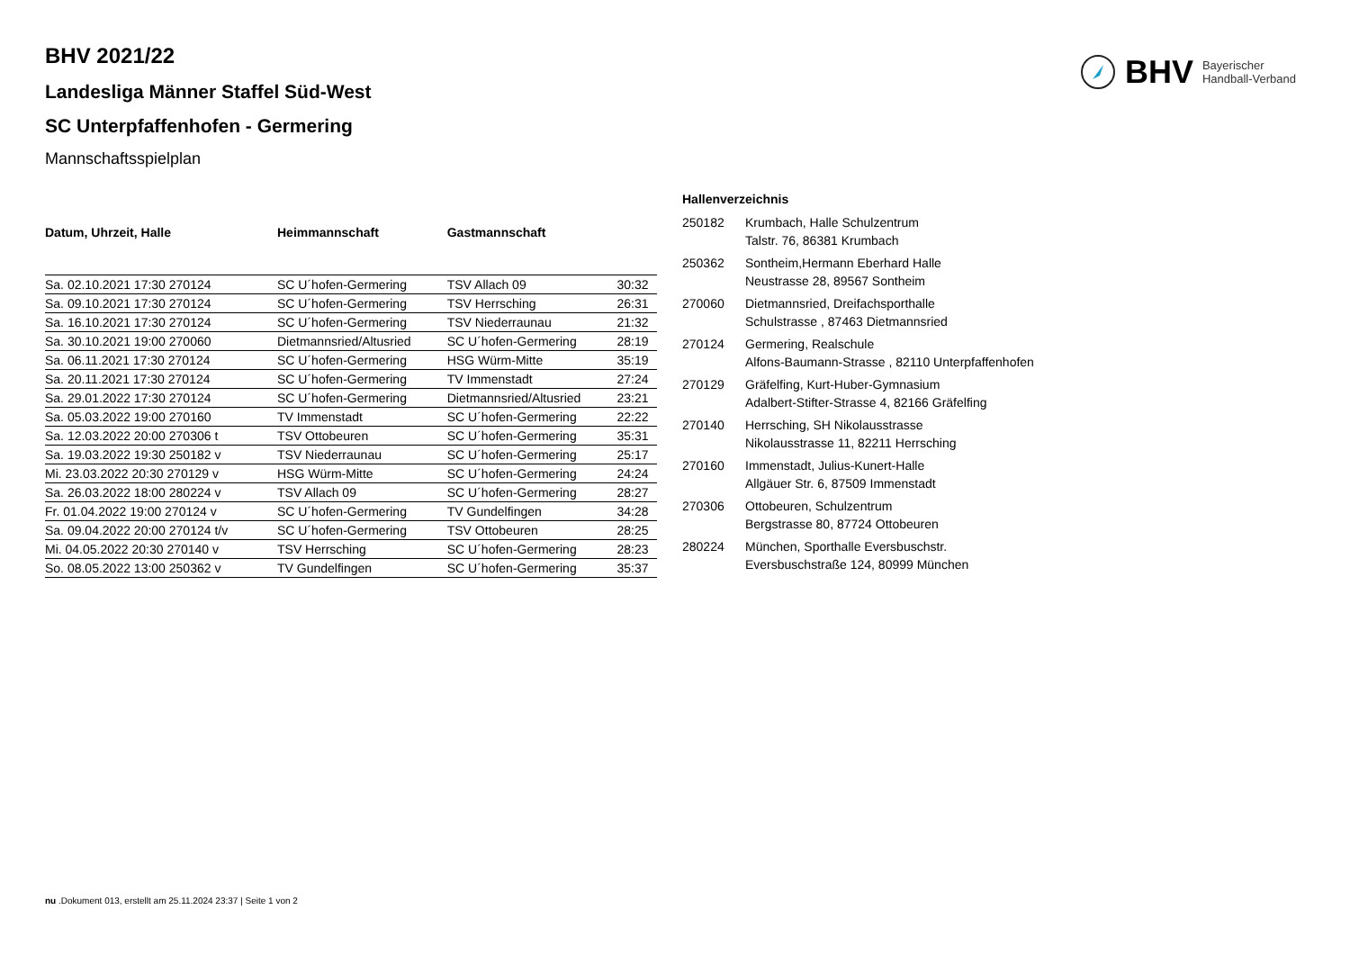BHV Bayerischer
Handball-Verband
BHV 2021/22
Landesliga Männer Staffel Süd-West
SC Unterpfaffenhofen - Germering
Mannschaftsspielplan
| Datum, Uhrzeit, Halle | Heimmannschaft | Gastmannschaft | |
| --- | --- | --- | --- |
| Sa. 02.10.2021 17:30 270124 | SC U´hofen-Germering | TSV Allach 09 | 30:32 |
| Sa. 09.10.2021 17:30 270124 | SC U´hofen-Germering | TSV Herrsching | 26:31 |
| Sa. 16.10.2021 17:30 270124 | SC U´hofen-Germering | TSV Niederraunau | 21:32 |
| Sa. 30.10.2021 19:00 270060 | Dietmannsried/Altusried | SC U´hofen-Germering | 28:19 |
| Sa. 06.11.2021 17:30 270124 | SC U´hofen-Germering | HSG Würm-Mitte | 35:19 |
| Sa. 20.11.2021 17:30 270124 | SC U´hofen-Germering | TV Immenstadt | 27:24 |
| Sa. 29.01.2022 17:30 270124 | SC U´hofen-Germering | Dietmannsried/Altusried | 23:21 |
| Sa. 05.03.2022 19:00 270160 | TV Immenstadt | SC U´hofen-Germering | 22:22 |
| Sa. 12.03.2022 20:00 270306 t | TSV Ottobeuren | SC U´hofen-Germering | 35:31 |
| Sa. 19.03.2022 19:30 250182 v | TSV Niederraunau | SC U´hofen-Germering | 25:17 |
| Mi. 23.03.2022 20:30 270129 v | HSG Würm-Mitte | SC U´hofen-Germering | 24:24 |
| Sa. 26.03.2022 18:00 280224 v | TSV Allach 09 | SC U´hofen-Germering | 28:27 |
| Fr. 01.04.2022 19:00 270124 v | SC U´hofen-Germering | TV Gundelfingen | 34:28 |
| Sa. 09.04.2022 20:00 270124 t/v | SC U´hofen-Germering | TSV Ottobeuren | 28:25 |
| Mi. 04.05.2022 20:30 270140 v | TSV Herrsching | SC U´hofen-Germering | 28:23 |
| So. 08.05.2022 13:00 250362 v | TV Gundelfingen | SC U´hofen-Germering | 35:37 |
| Hallenverzeichnis | |
| --- | --- |
| 250182 | Krumbach, Halle Schulzentrum Talstr. 76, 86381 Krumbach |
| 250362 | Sontheim,Hermann Eberhard Halle Neustrasse 28, 89567 Sontheim |
| 270060 | Dietmannsried, Dreifachsporthalle Schulstrasse , 87463 Dietmannsried |
| 270124 | Germering, Realschule Alfons-Baumann-Strasse , 82110 Unterpfaffenhofen |
| 270129 | Gräfelfing, Kurt-Huber-Gymnasium Adalbert-Stifter-Strasse 4, 82166 Gräfelfing |
| 270140 | Herrsching, SH Nikolausstrasse Nikolausstrasse 11, 82211 Herrsching |
| 270160 | Immenstadt, Julius-Kunert-Halle Allgäuer Str. 6, 87509 Immenstadt |
| 270306 | Ottobeuren, Schulzentrum Bergstrasse 80, 87724 Ottobeuren |
| 280224 | München, Sporthalle Eversbuschstr. Eversbuschstraße 124, 80999 München |
nu .Dokument 013, erstellt am 25.11.2024 23:37 | Seite 1 von 2